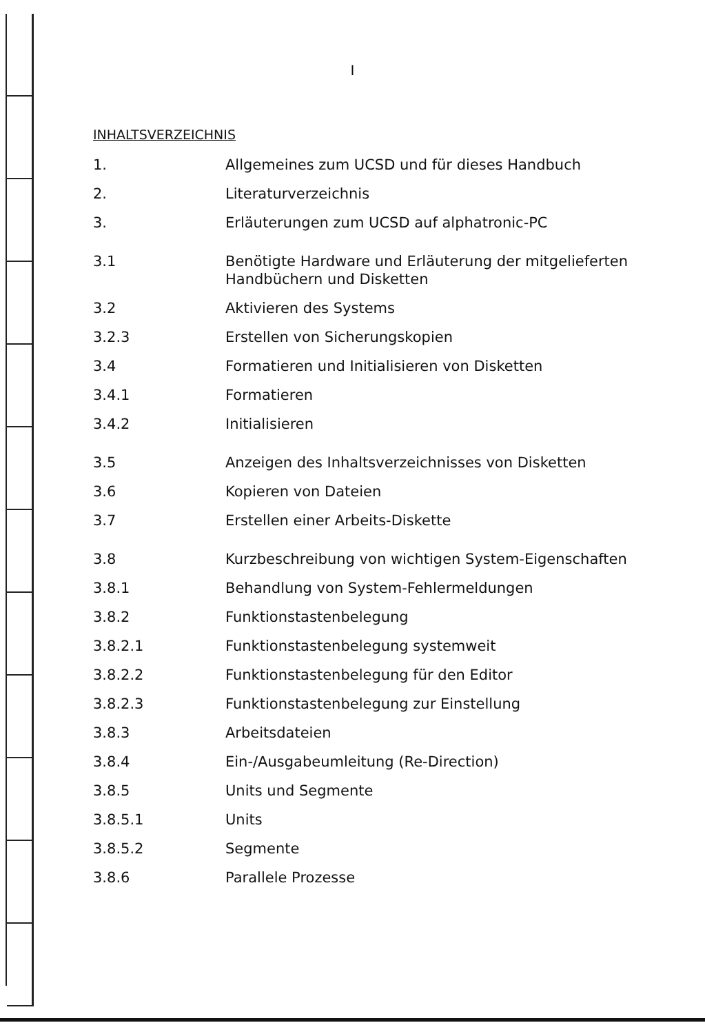I
INHALTSVERZEICHNIS
1. Allgemeines zum UCSD und für dieses Handbuch
2. Literaturverzeichnis
3. Erläuterungen zum UCSD auf alphatronic-PC
3.1 Benötigte Hardware und Erläuterung der mitgelieferten Handbüchern und Disketten
3.2 Aktivieren des Systems
3.2.3 Erstellen von Sicherungskopien
3.4 Formatieren und Initialisieren von Disketten
3.4.1 Formatieren
3.4.2 Initialisieren
3.5 Anzeigen des Inhaltsverzeichnisses von Disketten
3.6 Kopieren von Dateien
3.7 Erstellen einer Arbeits-Diskette
3.8 Kurzbeschreibung von wichtigen System-Eigenschaften
3.8.1 Behandlung von System-Fehlermeldungen
3.8.2 Funktionstastenbelegung
3.8.2.1 Funktionstastenbelegung systemweit
3.8.2.2 Funktionstastenbelegung für den Editor
3.8.2.3 Funktionstastenbelegung zur Einstellung
3.8.3 Arbeitsdateien
3.8.4 Ein-/Ausgabeumleitung (Re-Direction)
3.8.5 Units und Segmente
3.8.5.1 Units
3.8.5.2 Segmente
3.8.6 Parallele Prozesse